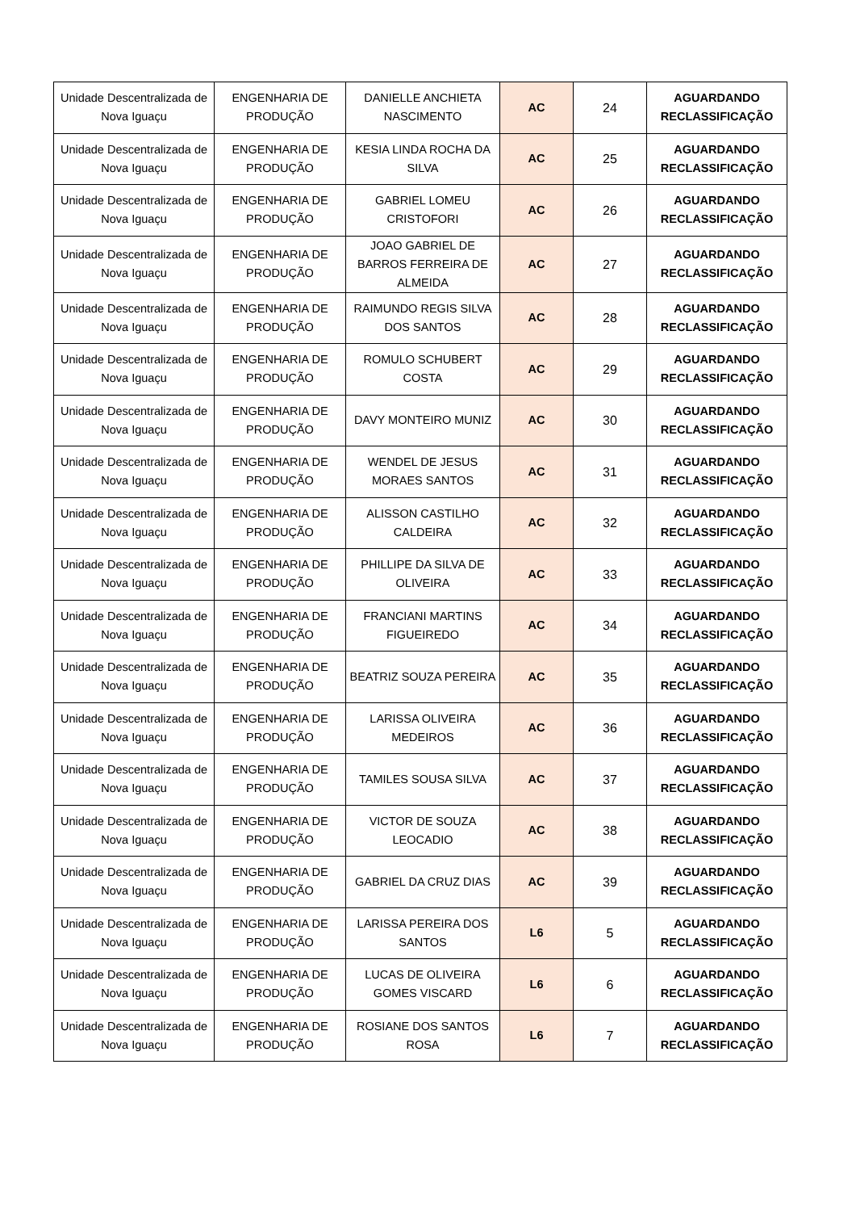| Unidade Descentralizada de Nova Iguaçu | ENGENHARIA DE PRODUÇÃO | DANIELLE ANCHIETA NASCIMENTO | AC | 24 | AGUARDANDO RECLASSIFICAÇÃO |
| Unidade Descentralizada de Nova Iguaçu | ENGENHARIA DE PRODUÇÃO | KESIA LINDA ROCHA DA SILVA | AC | 25 | AGUARDANDO RECLASSIFICAÇÃO |
| Unidade Descentralizada de Nova Iguaçu | ENGENHARIA DE PRODUÇÃO | GABRIEL LOMEU CRISTOFORI | AC | 26 | AGUARDANDO RECLASSIFICAÇÃO |
| Unidade Descentralizada de Nova Iguaçu | ENGENHARIA DE PRODUÇÃO | JOAO GABRIEL DE BARROS FERREIRA DE ALMEIDA | AC | 27 | AGUARDANDO RECLASSIFICAÇÃO |
| Unidade Descentralizada de Nova Iguaçu | ENGENHARIA DE PRODUÇÃO | RAIMUNDO REGIS SILVA DOS SANTOS | AC | 28 | AGUARDANDO RECLASSIFICAÇÃO |
| Unidade Descentralizada de Nova Iguaçu | ENGENHARIA DE PRODUÇÃO | ROMULO SCHUBERT COSTA | AC | 29 | AGUARDANDO RECLASSIFICAÇÃO |
| Unidade Descentralizada de Nova Iguaçu | ENGENHARIA DE PRODUÇÃO | DAVY MONTEIRO MUNIZ | AC | 30 | AGUARDANDO RECLASSIFICAÇÃO |
| Unidade Descentralizada de Nova Iguaçu | ENGENHARIA DE PRODUÇÃO | WENDEL DE JESUS MORAES SANTOS | AC | 31 | AGUARDANDO RECLASSIFICAÇÃO |
| Unidade Descentralizada de Nova Iguaçu | ENGENHARIA DE PRODUÇÃO | ALISSON CASTILHO CALDEIRA | AC | 32 | AGUARDANDO RECLASSIFICAÇÃO |
| Unidade Descentralizada de Nova Iguaçu | ENGENHARIA DE PRODUÇÃO | PHILLIPE DA SILVA DE OLIVEIRA | AC | 33 | AGUARDANDO RECLASSIFICAÇÃO |
| Unidade Descentralizada de Nova Iguaçu | ENGENHARIA DE PRODUÇÃO | FRANCIANI MARTINS FIGUEIREDO | AC | 34 | AGUARDANDO RECLASSIFICAÇÃO |
| Unidade Descentralizada de Nova Iguaçu | ENGENHARIA DE PRODUÇÃO | BEATRIZ SOUZA PEREIRA | AC | 35 | AGUARDANDO RECLASSIFICAÇÃO |
| Unidade Descentralizada de Nova Iguaçu | ENGENHARIA DE PRODUÇÃO | LARISSA OLIVEIRA MEDEIROS | AC | 36 | AGUARDANDO RECLASSIFICAÇÃO |
| Unidade Descentralizada de Nova Iguaçu | ENGENHARIA DE PRODUÇÃO | TAMILES SOUSA SILVA | AC | 37 | AGUARDANDO RECLASSIFICAÇÃO |
| Unidade Descentralizada de Nova Iguaçu | ENGENHARIA DE PRODUÇÃO | VICTOR DE SOUZA LEOCADIO | AC | 38 | AGUARDANDO RECLASSIFICAÇÃO |
| Unidade Descentralizada de Nova Iguaçu | ENGENHARIA DE PRODUÇÃO | GABRIEL DA CRUZ DIAS | AC | 39 | AGUARDANDO RECLASSIFICAÇÃO |
| Unidade Descentralizada de Nova Iguaçu | ENGENHARIA DE PRODUÇÃO | LARISSA PEREIRA DOS SANTOS | L6 | 5 | AGUARDANDO RECLASSIFICAÇÃO |
| Unidade Descentralizada de Nova Iguaçu | ENGENHARIA DE PRODUÇÃO | LUCAS DE OLIVEIRA GOMES VISCARD | L6 | 6 | AGUARDANDO RECLASSIFICAÇÃO |
| Unidade Descentralizada de Nova Iguaçu | ENGENHARIA DE PRODUÇÃO | ROSIANE DOS SANTOS ROSA | L6 | 7 | AGUARDANDO RECLASSIFICAÇÃO |